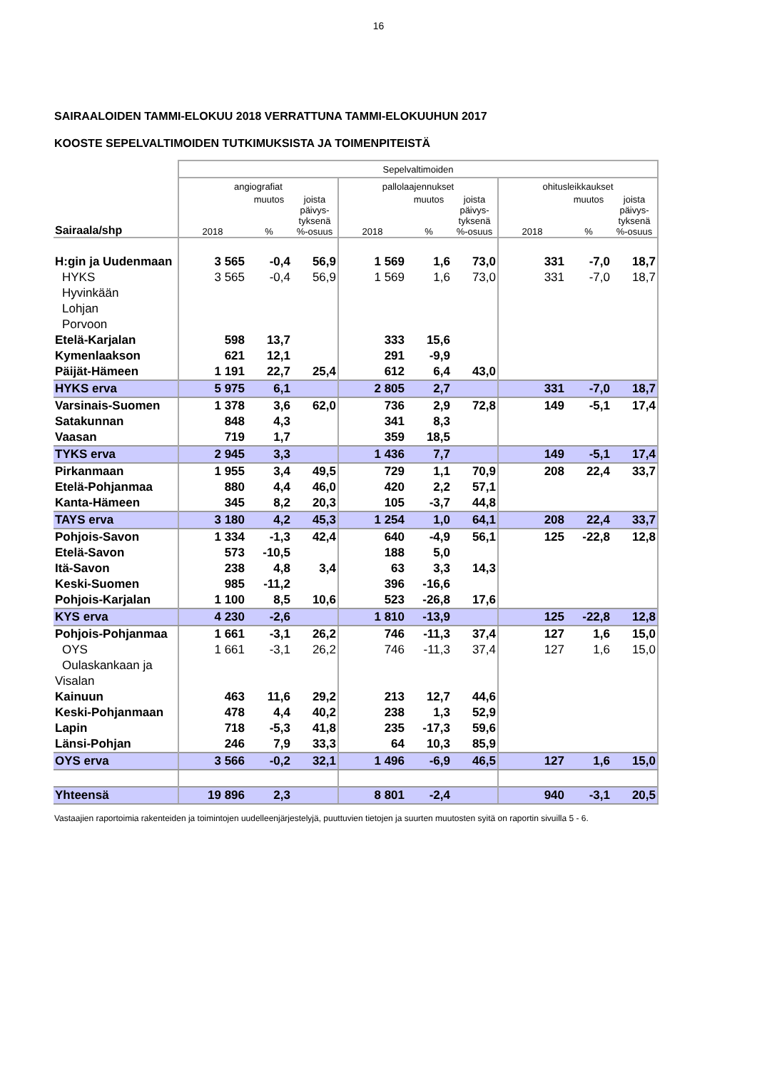16
SAIRAALOIDEN TAMMI-ELOKUU 2018 VERRATTUNA TAMMI-ELOKUUHUN 2017
KOOSTE SEPELVALTIMOIDEN TUTKIMUKSISTA JA TOIMENPITEISTÄ
| | Sepelvaltimoiden | | | | | | | | |
| --- | --- | --- | --- | --- | --- | --- | --- | --- | --- |
| | angiografiat | | | pallolaajennukset | | | ohitusleikkaukset | | |
| Sairaala/shp | 2018 | muutos % | joista päivys- tyksenä %-osuus | 2018 | muutos % | joista päivys- tyksenä %-osuus | 2018 | muutos % | joista päivys- tyksenä %-osuus |
| H:gin ja Uudenmaan | 3 565 | -0,4 | 56,9 | 1 569 | 1,6 | 73,0 | 331 | -7,0 | 18,7 |
| HYKS | 3 565 | -0,4 | 56,9 | 1 569 | 1,6 | 73,0 | 331 | -7,0 | 18,7 |
| Hyvinkään | | | | | | | | | |
| Lohjan | | | | | | | | | |
| Porvoon | | | | | | | | | |
| Etelä-Karjalan | 598 | 13,7 | | 333 | 15,6 | | | | |
| Kymenlaakson | 621 | 12,1 | | 291 | -9,9 | | | | |
| Päijät-Hämeen | 1 191 | 22,7 | 25,4 | 612 | 6,4 | 43,0 | | | |
| HYKS erva | 5 975 | 6,1 | | 2 805 | 2,7 | | 331 | -7,0 | 18,7 |
| Varsinais-Suomen | 1 378 | 3,6 | 62,0 | 736 | 2,9 | 72,8 | 149 | -5,1 | 17,4 |
| Satakunnan | 848 | 4,3 | | 341 | 8,3 | | | | |
| Vaasan | 719 | 1,7 | | 359 | 18,5 | | | | |
| TYKS erva | 2 945 | 3,3 | | 1 436 | 7,7 | | 149 | -5,1 | 17,4 |
| Pirkanmaan | 1 955 | 3,4 | 49,5 | 729 | 1,1 | 70,9 | 208 | 22,4 | 33,7 |
| Etelä-Pohjanmaa | 880 | 4,4 | 46,0 | 420 | 2,2 | 57,1 | | | |
| Kanta-Hämeen | 345 | 8,2 | 20,3 | 105 | -3,7 | 44,8 | | | |
| TAYS erva | 3 180 | 4,2 | 45,3 | 1 254 | 1,0 | 64,1 | 208 | 22,4 | 33,7 |
| Pohjois-Savon | 1 334 | -1,3 | 42,4 | 640 | -4,9 | 56,1 | 125 | -22,8 | 12,8 |
| Etelä-Savon | 573 | -10,5 | | 188 | 5,0 | | | | |
| Itä-Savon | 238 | 4,8 | 3,4 | 63 | 3,3 | 14,3 | | | |
| Keski-Suomen | 985 | -11,2 | | 396 | -16,6 | | | | |
| Pohjois-Karjalan | 1 100 | 8,5 | 10,6 | 523 | -26,8 | 17,6 | | | |
| KYS erva | 4 230 | -2,6 | | 1 810 | -13,9 | | 125 | -22,8 | 12,8 |
| Pohjois-Pohjanmaa | 1 661 | -3,1 | 26,2 | 746 | -11,3 | 37,4 | 127 | 1,6 | 15,0 |
| OYS | 1 661 | -3,1 | 26,2 | 746 | -11,3 | 37,4 | 127 | 1,6 | 15,0 |
| Oulaskankaan ja | | | | | | | | | |
| Visalan | | | | | | | | | |
| Kainuun | 463 | 11,6 | 29,2 | 213 | 12,7 | 44,6 | | | |
| Keski-Pohjanmaan | 478 | 4,4 | 40,2 | 238 | 1,3 | 52,9 | | | |
| Lapin | 718 | -5,3 | 41,8 | 235 | -17,3 | 59,6 | | | |
| Länsi-Pohjan | 246 | 7,9 | 33,3 | 64 | 10,3 | 85,9 | | | |
| OYS erva | 3 566 | -0,2 | 32,1 | 1 496 | -6,9 | 46,5 | 127 | 1,6 | 15,0 |
| Yhteensä | 19 896 | 2,3 | | 8 801 | -2,4 | | 940 | -3,1 | 20,5 |
Vastaajien raportoimia rakenteiden ja toimintojen uudelleenjärjestelyjä, puuttuvien tietojen ja suurten muutosten syitä on raportin sivuilla 5 - 6.